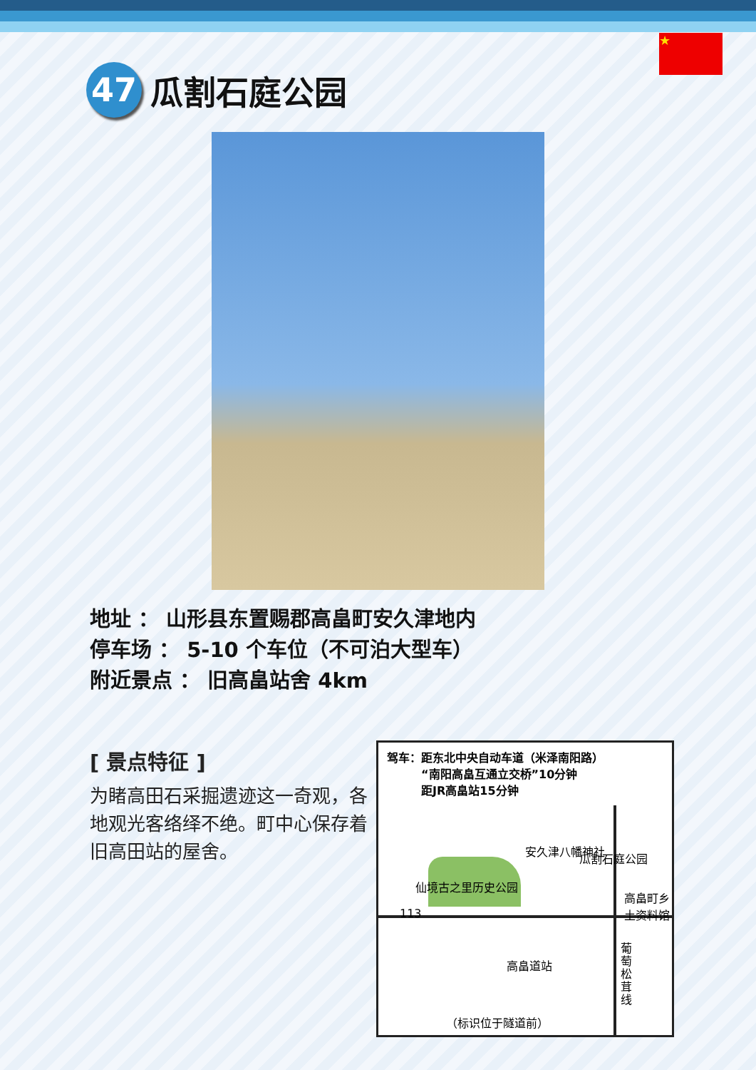★
47
瓜割石庭公园
地址 ： 山形县东置赐郡高畠町安久津地内
停车场 ： 5-10 个车位（不可泊大型车）
附近景点 ： 旧高畠站舍 4km
[ 景点特征 ]
为睹高田石采掘遗迹这一奇观，各地观光客络绎不绝。町中心保存着旧高田站的屋舍。
驾车：距东北中央自动车道（米泽南阳路）
　　　“南阳高畠互通立交桥”10分钟
　　　距JR高畠站15分钟
安久津八幡神社
瓜割石庭公园
仙境古之里历史公园
高畠町乡土资料馆
113
高畠道站
葡萄松茸线
（标识位于隧道前）